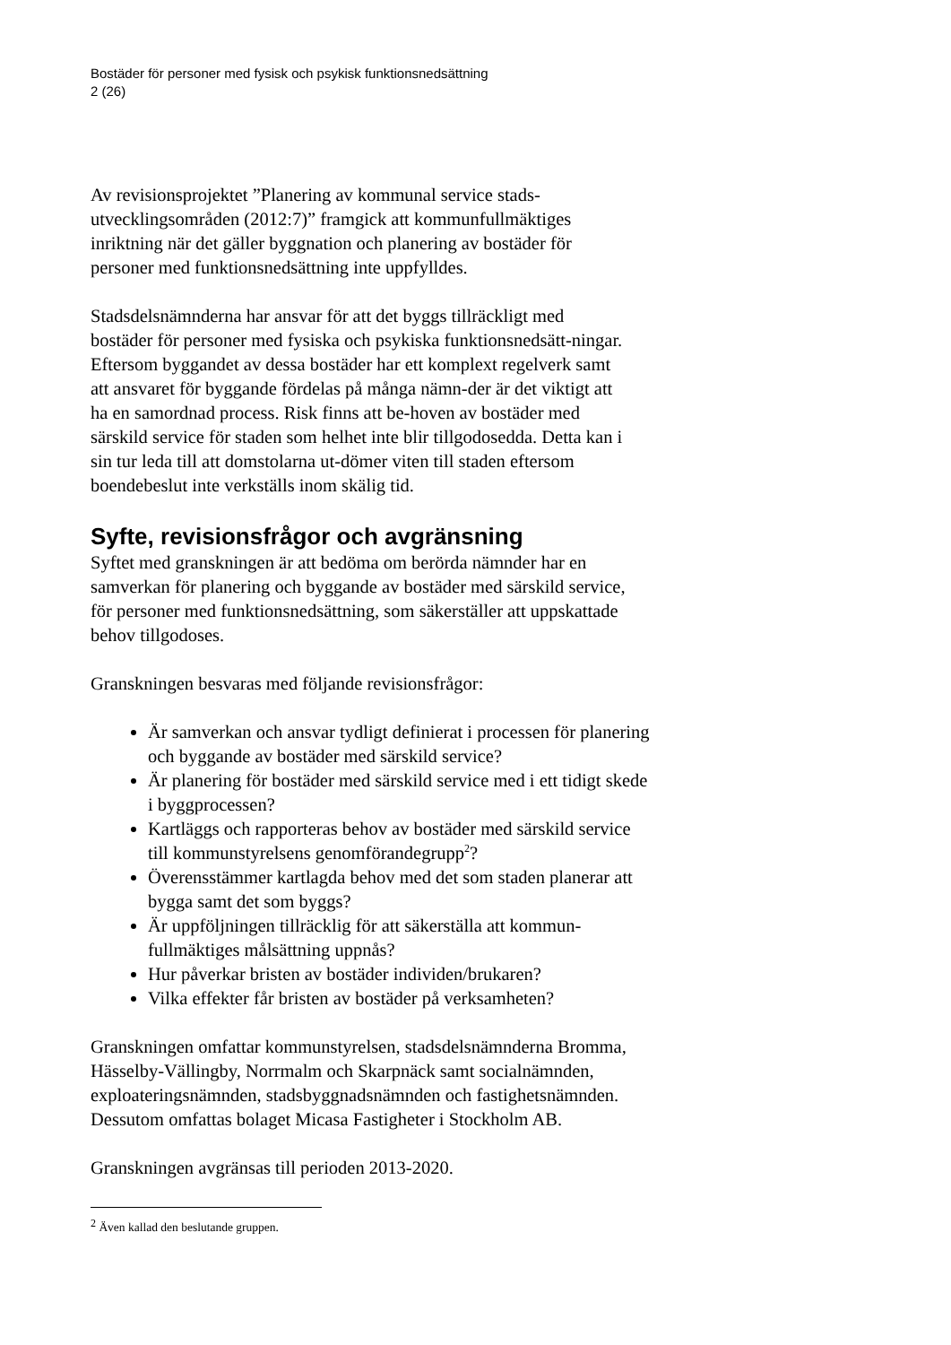Bostäder för personer med fysisk och psykisk funktionsnedsättning
2 (26)
Av revisionsprojektet ”Planering av kommunal service stads-utvecklingsområden (2012:7)” framgick att kommunfullmäktiges inriktning när det gäller byggnation och planering av bostäder för personer med funktionsnedsättning inte uppfylldes.
Stadsdelsnämnderna har ansvar för att det byggs tillräckligt med bostäder för personer med fysiska och psykiska funktionsnedsätt-ningar. Eftersom byggandet av dessa bostäder har ett komplext regelverk samt att ansvaret för byggande fördelas på många nämn-der är det viktigt att ha en samordnad process. Risk finns att be-hoven av bostäder med särskild service för staden som helhet inte blir tillgodosedda. Detta kan i sin tur leda till att domstolarna ut-dömer viten till staden eftersom boendebeslut inte verkställs inom skälig tid.
Syfte, revisionsfrågor och avgränsning
Syftet med granskningen är att bedöma om berörda nämnder har en samverkan för planering och byggande av bostäder med särskild service, för personer med funktionsnedsättning, som säkerställer att uppskattade behov tillgodoses.
Granskningen besvaras med följande revisionsfrågor:
Är samverkan och ansvar tydligt definierat i processen för planering och byggande av bostäder med särskild service?
Är planering för bostäder med särskild service med i ett tidigt skede i byggprocessen?
Kartläggs och rapporteras behov av bostäder med särskild service till kommunstyrelsens genomförandegrupp<sup>2</sup>?
Överensstämmer kartlagda behov med det som staden planerar att bygga samt det som byggs?
Är uppföljningen tillräcklig för att säkerställa att kommun-fullmäktiges målsättning uppnås?
Hur påverkar bristen av bostäder individen/brukaren?
Vilka effekter får bristen av bostäder på verksamheten?
Granskningen omfattar kommunstyrelsen, stadsdelsnämnderna Bromma, Hässelby-Vällingby, Norrmalm och Skarpnäck samt socialnämnden, exploateringsnämnden, stadsbyggnadsnämnden och fastighetsnämnden. Dessutom omfattas bolaget Micasa Fastigheter i Stockholm AB.
Granskningen avgränsas till perioden 2013-2020.
<sup>2</sup> Även kallad den beslutande gruppen.